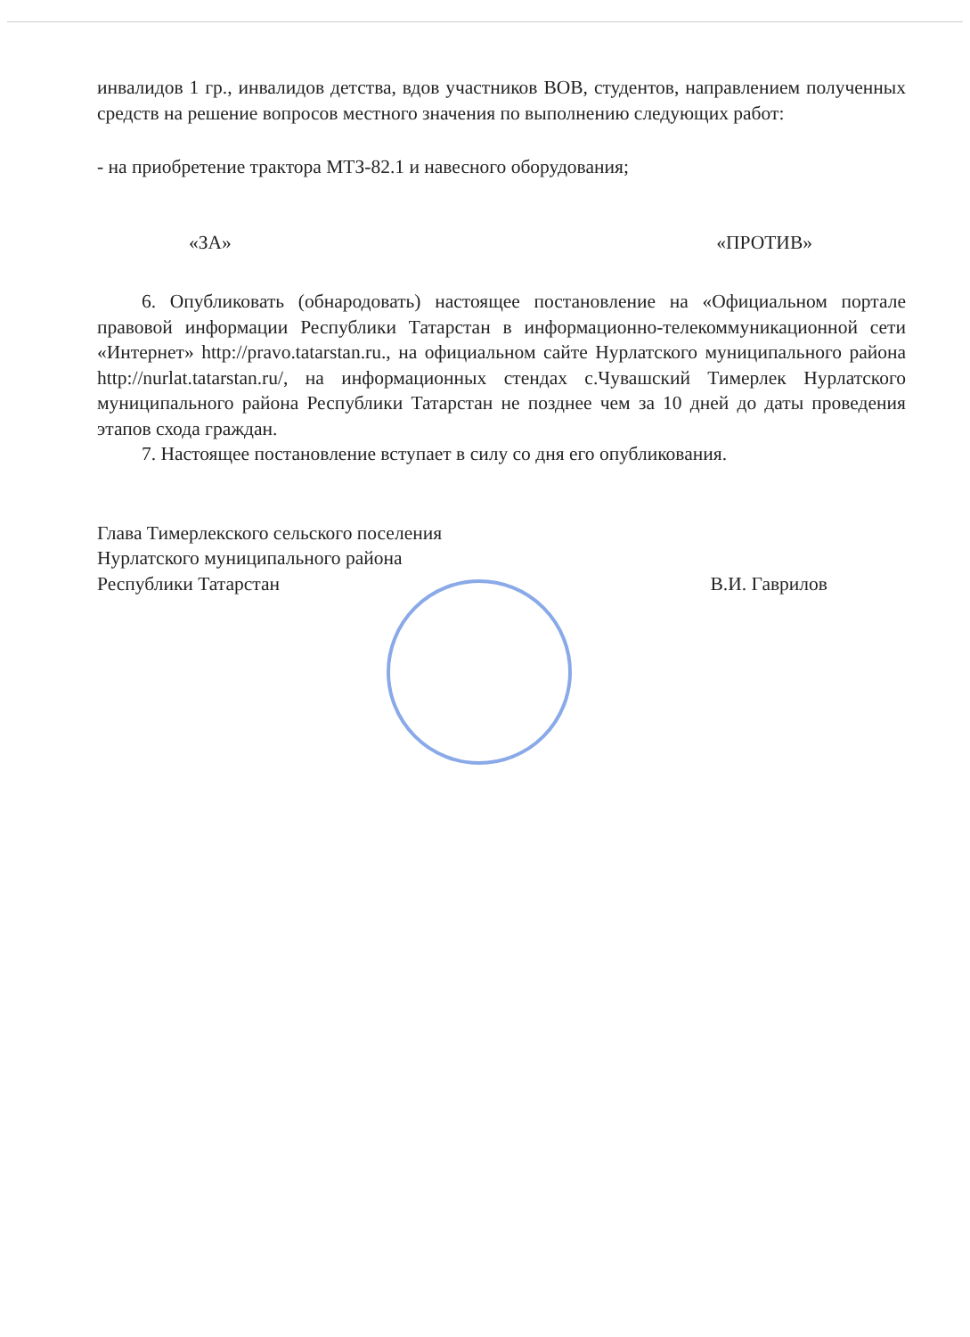инвалидов 1 гр., инвалидов детства, вдов участников ВОВ, студентов, направлением полученных средств на решение вопросов местного значения по выполнению следующих работ:
- на приобретение трактора МТЗ-82.1 и навесного оборудования;
«ЗА» «ПРОТИВ»
6. Опубликовать (обнародовать) настоящее постановление на «Официальном портале правовой информации Республики Татарстан в информационно-телекоммуникационной сети «Интернет» http://pravo.tatarstan.ru., на официальном сайте Нурлатского муниципального района http://nurlat.tatarstan.ru/, на информационных стендах с.Чувашский Тимерлек Нурлатского муниципального района Республики Татарстан не позднее чем за 10 дней до даты проведения этапов схода граждан.
7. Настоящее постановление вступает в силу со дня его опубликования.
Глава Тимерлекского сельского поселения
Нурлатского муниципального района
Республики Татарстан В.И. Гаврилов